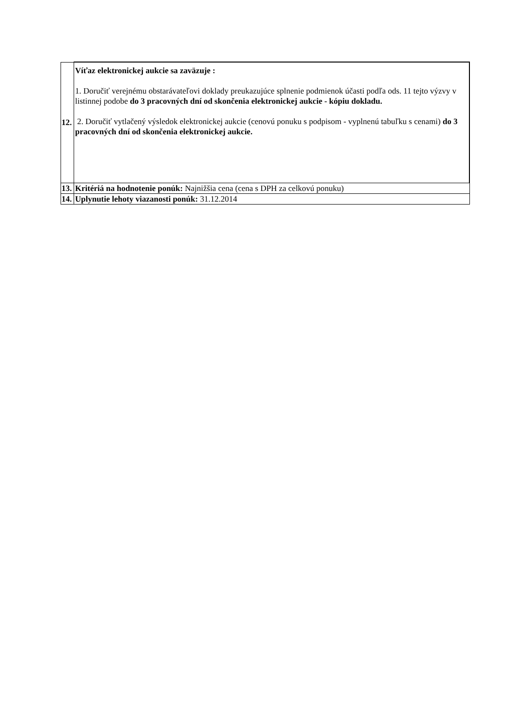| 12. | Víťaz elektronickej aukcie sa zaväzuje : 1. Doručiť verejnému obstarávateľovi doklady preukazujúce splnenie podmienok účasti podľa ods. 11 tejto výzvy v listinnej podobe do 3 pracovných dní od skončenia elektronickej aukcie - kópiu dokladu. 2. Doručiť vytlačený výsledok elektronickej aukcie (cenovú ponuku s podpisom - vyplnenú tabuľku s cenami) do 3 pracovných dní od skončenia elektronickej aukcie. |
| 13. | Kritériá na hodnotenie ponúk: Najnižšia cena (cena s DPH za celkovú ponuku) |
| 14. | Uplynutie lehoty viazanosti ponúk: 31.12.2014 |